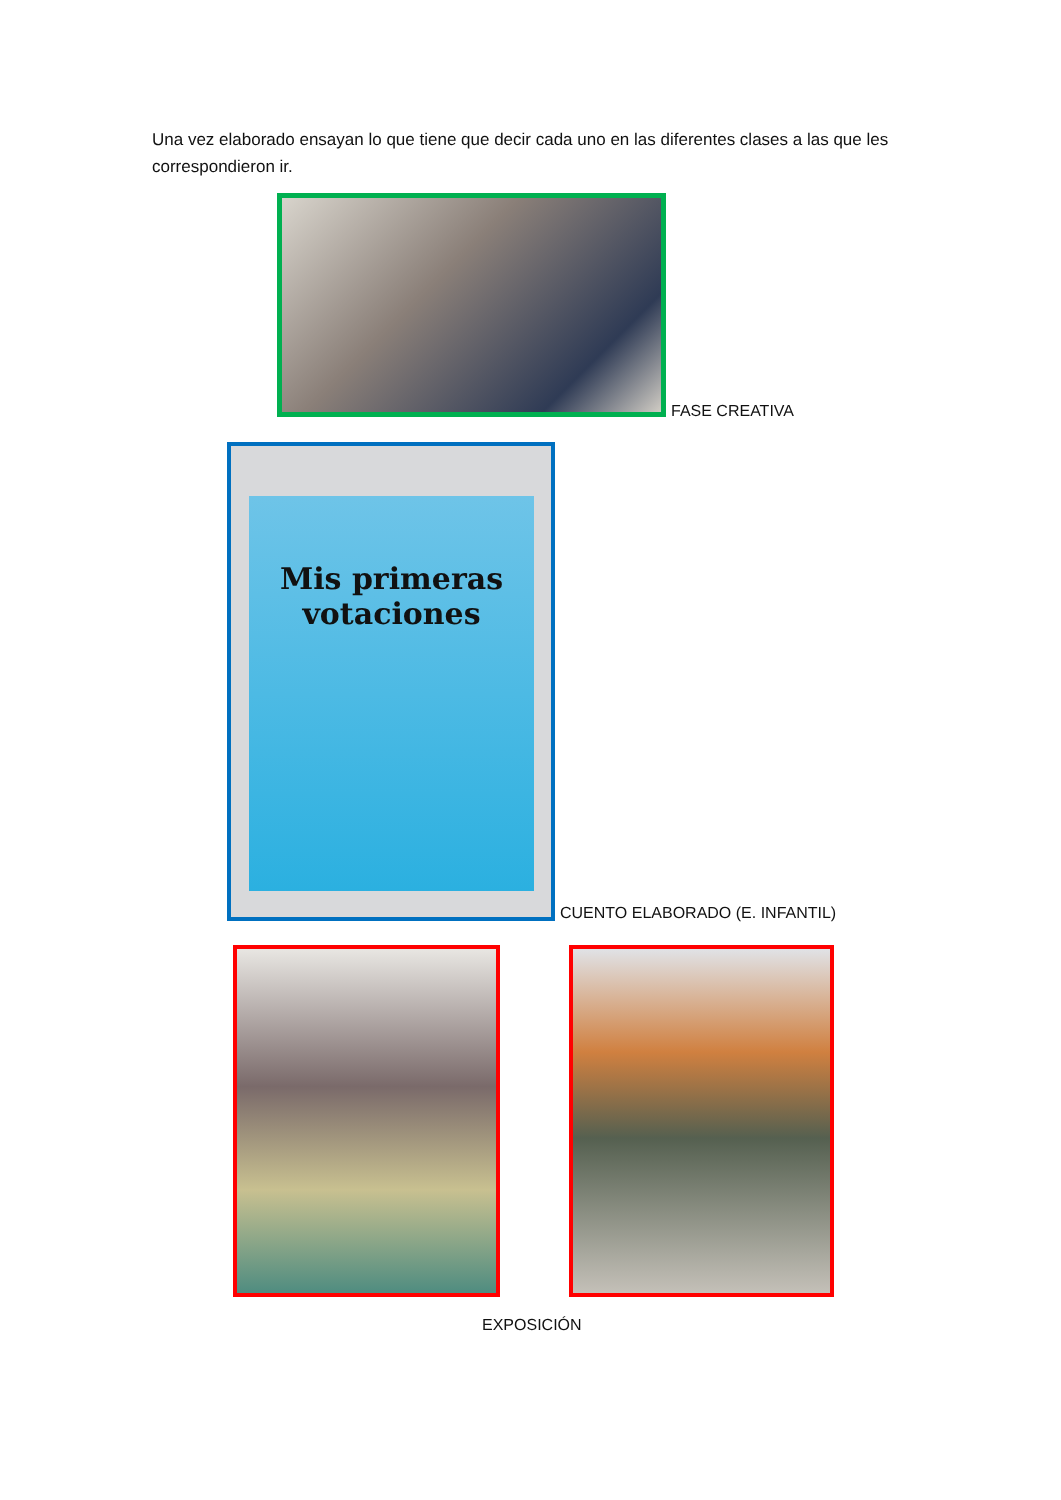Una vez elaborado ensayan lo que tiene que decir cada uno en las diferentes clases a las que les correspondieron ir.
FASE CREATIVA
Mis primeras
votaciones
CUENTO ELABORADO (E. INFANTIL)
EXPOSICIÓN